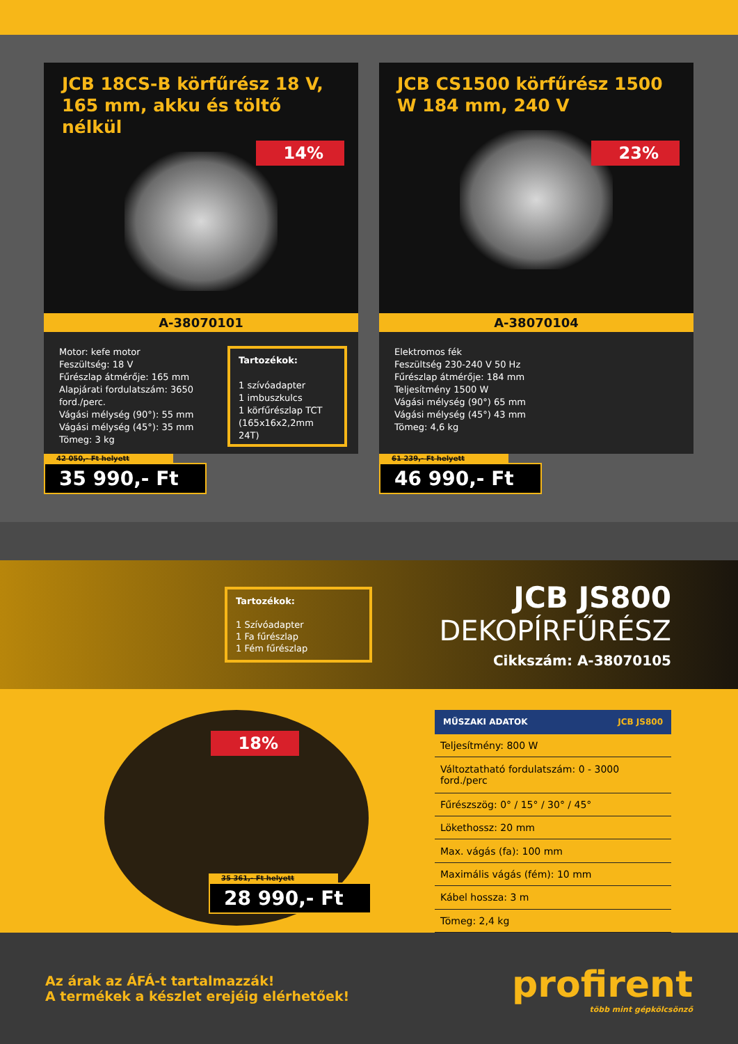JCB 18CS-B körfűrész 18 V, 165 mm, akku és töltő nélkül
14%
A-38070101
Motor: kefe motor
Feszültség: 18 V
Fűrészlap átmérője: 165 mm
Alapjárati fordulatszám: 3650 ford./perc.
Vágási mélység (90°): 55 mm
Vágási mélység (45°): 35 mm
Tömeg: 3 kg
Tartozékok:
1 szívóadapter
1 imbuszkulcs
1 körfűrészlap TCT (165x16x2,2mm 24T)
42 050,- Ft helyett
35 990,- Ft
JCB CS1500 körfűrész 1500 W 184 mm, 240 V
23%
A-38070104
Elektromos fék
Feszültség 230-240 V 50 Hz
Fűrészlap átmérője: 184 mm
Teljesítmény 1500 W
Vágási mélység (90°) 65 mm
Vágási mélység (45°) 43 mm
Tömeg: 4,6 kg
61 239,- Ft helyett
46 990,- Ft
Tartozékok:
1 Szívóadapter
1 Fa fűrészlap
1 Fém fűrészlap
JCB JS800
DEKOPÍRFŰRÉSZ
Cikkszám: A-38070105
18%
35 361,- Ft helyett
28 990,- Ft
| MŰSZAKI ADATOK | JCB JS800 |
| --- | --- |
| Teljesítmény: 800 W | |
| Változtatható fordulatszám: 0 - 3000 ford./perc | |
| Fűrészszög: 0° / 15° / 30° / 45° | |
| Lökethossz: 20 mm | |
| Max. vágás (fa): 100 mm | |
| Maximális vágás (fém): 10 mm | |
| Kábel hossza: 3 m | |
| Tömeg: 2,4 kg | |
Az árak az ÁFÁ-t tartalmazzák!
A termékek a készlet erejéig elérhetőek!
profirent
több mint gépkölcsönző